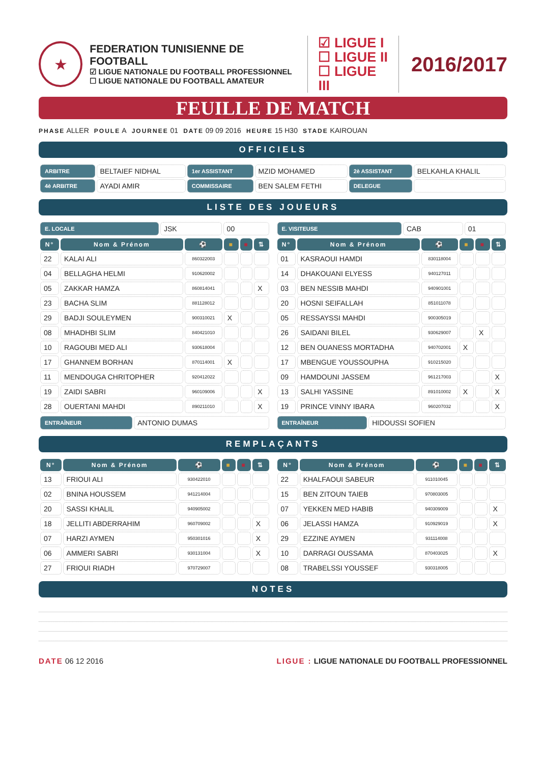★
FEDERATION TUNISIENNE DE FOOTBALL
☑ LIGUE NATIONALE DU FOOTBALL PROFESSIONNEL
☐ LIGUE NATIONALE DU FOOTBALL AMATEUR
☑ LIGUE I
☐ LIGUE II
☐ LIGUE III
2016/2017
FEUILLE DE MATCH
PHASE ALLER POULE A JOURNEE 01 DATE 09 09 2016 HEURE 15 H30 STADE KAIROUAN
OFFICIELS
| ARBITRE | BELTAIEF NIDHAL | 1er ASSISTANT | MZID MOHAMED | 2è ASSISTANT | BELKAHLA KHALIL |
| 4è ARBITRE | AYADI AMIR | COMMISSAIRE | BEN SALEM FETHI | DELEGUE | |
LISTE DES JOUEURS
| E. LOCALE | JSK | 00 |
| N° | Nom & Prénom | ⚽ | ■ | ■ | ⇅ |
| --- | --- | --- | --- | --- | --- |
| 22 | KALAI ALI | 860322003 | | | |
| 04 | BELLAGHA HELMI | 910620002 | | | |
| 05 | ZAKKAR HAMZA | 860814041 | | | X |
| 23 | BACHA SLIM | 881128012 | | | |
| 29 | BADJI SOULEYMEN | 900310021 | X | | |
| 08 | MHADHBI SLIM | 840421010 | | | |
| 10 | RAGOUBI MED ALI | 930618004 | | | |
| 17 | GHANNEM BORHAN | 870114001 | X | | |
| 11 | MENDOUGA CHRITOPHER | 920412022 | | | |
| 19 | ZAIDI SABRI | 960109006 | | | X |
| 28 | OUERTANI MAHDI | 890211010 | | | X |
| ENTRAÎNEUR | ANTONIO DUMAS |
| E. VISITEUSE | CAB | 01 |
| N° | Nom & Prénom | ⚽ | ■ | ■ | ⇅ |
| --- | --- | --- | --- | --- | --- |
| 01 | KASRAOUI HAMDI | 830118004 | | | |
| 14 | DHAKOUANI ELYESS | 940127011 | | | |
| 03 | BEN NESSIB MAHDI | 940901001 | | | |
| 20 | HOSNI SEIFALLAH | 851011078 | | | |
| 05 | RESSAYSSI MAHDI | 900305019 | | | |
| 26 | SAIDANI BILEL | 930629007 | | X | |
| 12 | BEN OUANESS MORTADHA | 940702001 | X | | |
| 17 | MBENGUE YOUSSOUPHA | 910215020 | | | |
| 09 | HAMDOUNI JASSEM | 961217003 | | | X |
| 13 | SALHI YASSINE | 891010002 | X | | X |
| 19 | PRINCE VINNY IBARA | 960207032 | | | X |
| ENTRAÎNEUR | HIDOUSSI SOFIEN |
REMPLAÇANTS
| N° | Nom & Prénom | ⚽ | ■ | ■ | ⇅ |
| --- | --- | --- | --- | --- | --- |
| 13 | FRIOUI ALI | 930422010 | | | |
| 02 | BNINA HOUSSEM | 941214004 | | | |
| 20 | SASSI KHALIL | 940905002 | | | |
| 18 | JELLITI ABDERRAHIM | 960709002 | | | X |
| 07 | HARZI AYMEN | 950301016 | | | X |
| 06 | AMMERI SABRI | 930131004 | | | X |
| 27 | FRIOUI RIADH | 970729007 | | | |
| N° | Nom & Prénom | ⚽ | ■ | ■ | ⇅ |
| --- | --- | --- | --- | --- | --- |
| 22 | KHALFAOUI SABEUR | 911010045 | | | |
| 15 | BEN ZITOUN TAIEB | 970803005 | | | |
| 07 | YEKKEN MED HABIB | 940309009 | | | X |
| 06 | JELASSI HAMZA | 910929019 | | | X |
| 29 | EZZINE AYMEN | 931114008 | | | |
| 10 | DARRAGI OUSSAMA | 870403025 | | | X |
| 08 | TRABELSSI YOUSSEF | 930318005 | | | |
NOTES
DATE 06 12 2016 LIGUE : LIGUE NATIONALE DU FOOTBALL PROFESSIONNEL